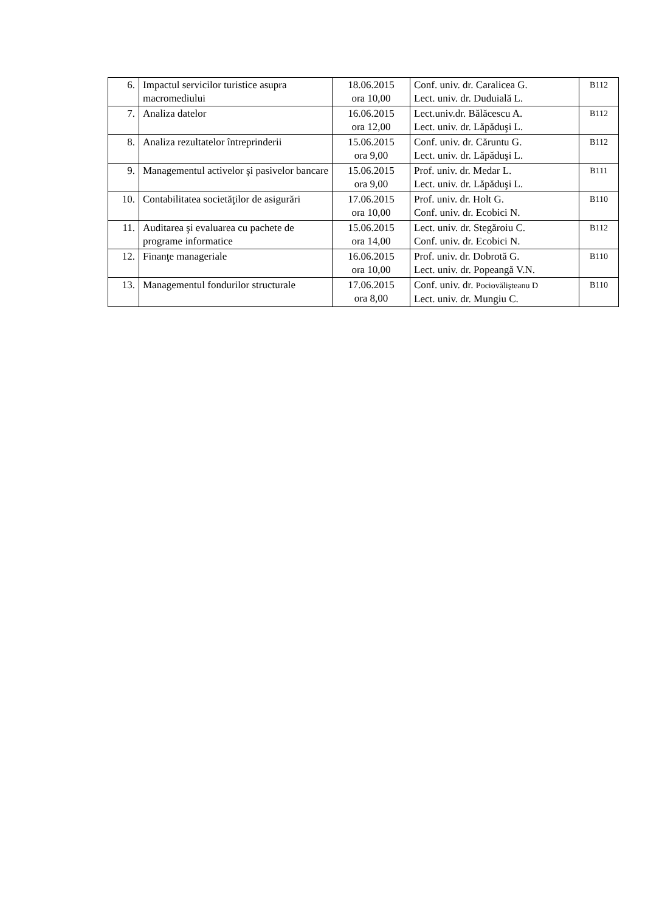| 6. | Impactul servicilor turistice asupra macromediului | 18.06.2015 ora 10,00 | Conf. univ. dr. Caralicea G. Lect. univ. dr. Duduială L. | B112 |
| 7. | Analiza datelor | 16.06.2015 ora 12,00 | Lect.univ.dr. Bălăcescu A. Lect. univ. dr. Lăpăduşi L. | B112 |
| 8. | Analiza rezultatelor întreprinderii | 15.06.2015 ora 9,00 | Conf. univ. dr. Căruntu G. Lect. univ. dr. Lăpăduşi L. | B112 |
| 9. | Managementul activelor şi pasivelor bancare | 15.06.2015 ora 9,00 | Prof. univ. dr. Medar L. Lect. univ. dr. Lăpăduşi L. | B111 |
| 10. | Contabilitatea societăţilor de asigurări | 17.06.2015 ora 10,00 | Prof. univ. dr. Holt G. Conf. univ. dr. Ecobici N. | B110 |
| 11. | Auditarea şi evaluarea cu pachete de programe informatice | 15.06.2015 ora 14,00 | Lect. univ. dr. Stegăroiu C. Conf. univ. dr. Ecobici N. | B112 |
| 12. | Finanţe manageriale | 16.06.2015 ora 10,00 | Prof. univ. dr. Dobrotă G. Lect. univ. dr. Popeangă V.N. | B110 |
| 13. | Managementul fondurilor structurale | 17.06.2015 ora 8,00 | Conf. univ. dr. Pociovălişteanu D Lect. univ. dr. Mungiu C. | B110 |